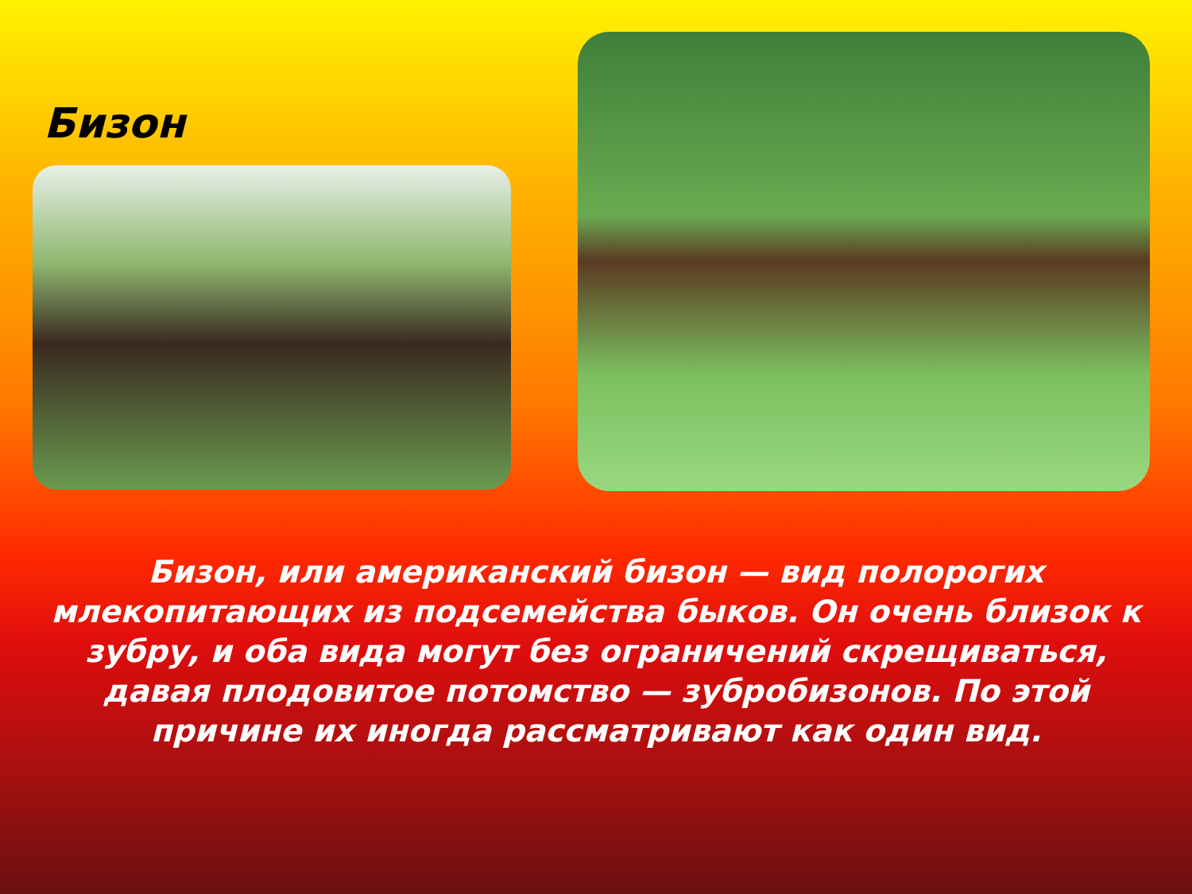Бизон
Бизон, или американский бизон — вид полорогих млекопитающих из подсемейства быков. Он очень близок к зубру, и оба вида могут без ограничений скрещиваться, давая плодовитое потомство — зубробизонов. По этой причине их иногда рассматривают как один вид.